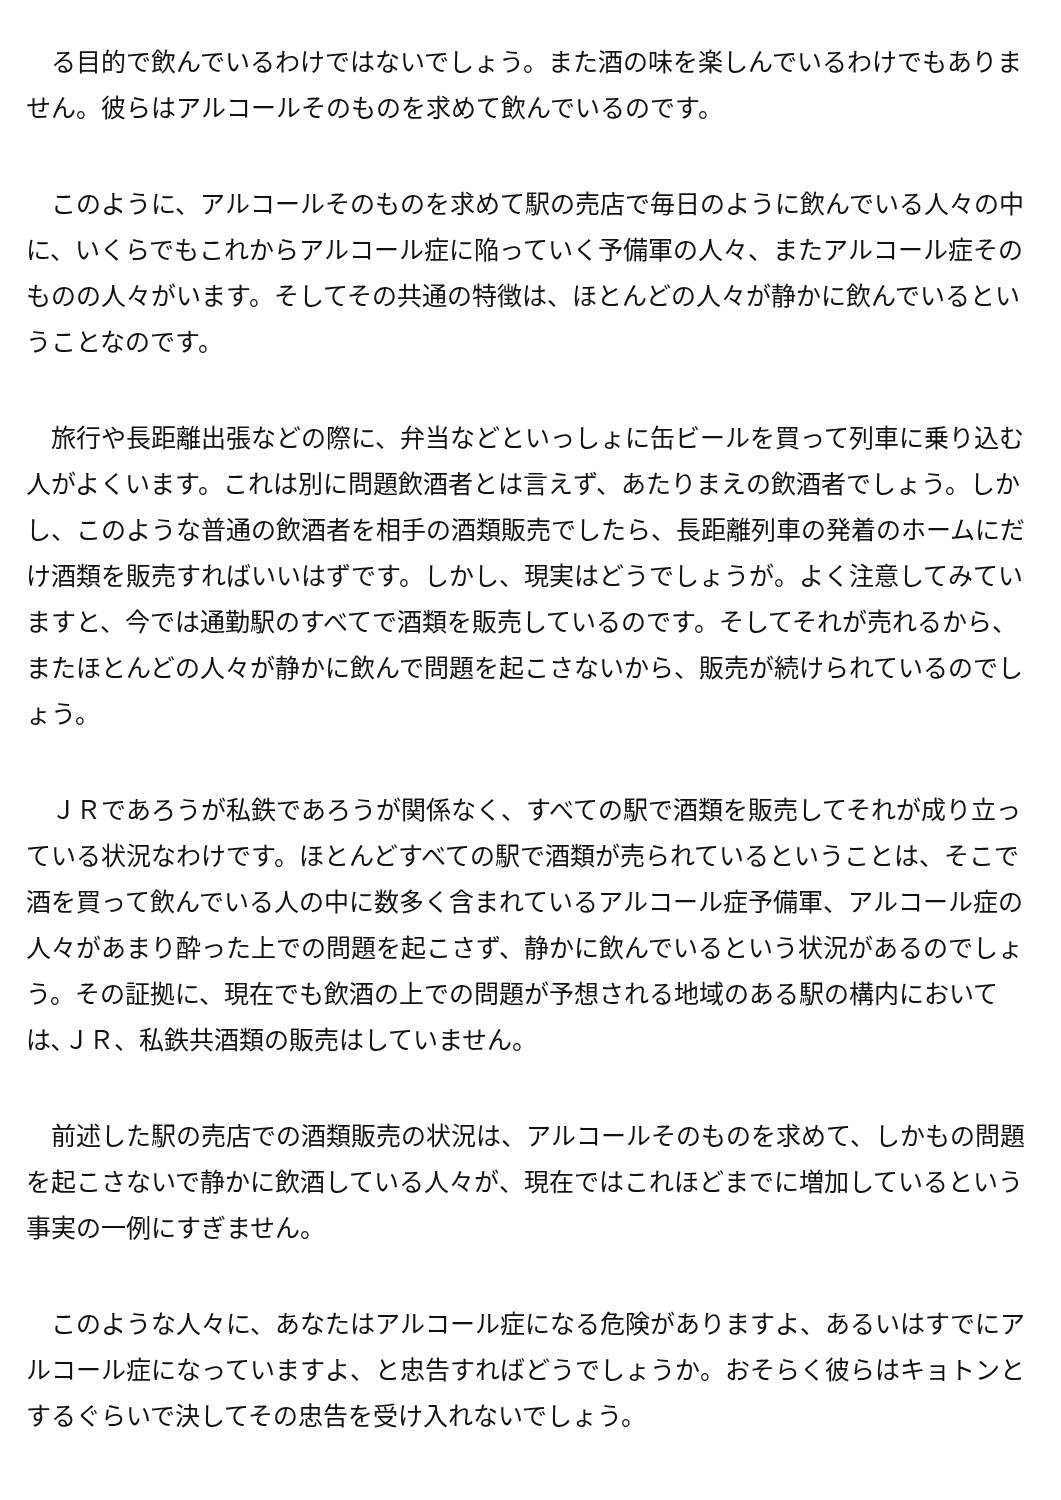る目的で飲んでいるわけではないでしょう。また酒の味を楽しんでいるわけでもありません。彼らはアルコールそのものを求めて飲んでいるのです。
　このように、アルコールそのものを求めて駅の売店で毎日のように飲んでいる人々の中に、いくらでもこれからアルコール症に陥っていく予備軍の人々、またアルコール症そのものの人々がいます。そしてその共通の特徴は、ほとんどの人々が静かに飲んでいるということなのです。
　旅行や長距離出張などの際に、弁当などといっしょに缶ビールを買って列車に乗り込む人がよくいます。これは別に問題飲酒者とは言えず、あたりまえの飲酒者でしょう。しかし、このような普通の飲酒者を相手の酒類販売でしたら、長距離列車の発着のホームにだけ酒類を販売すればいいはずです。しかし、現実はどうでしょうが。よく注意してみていますと、今では通勤駅のすべてで酒類を販売しているのです。そしてそれが売れるから、またほとんどの人々が静かに飲んで問題を起こさないから、販売が続けられているのでしょう。
　ＪＲであろうが私鉄であろうが関係なく、すべての駅で酒類を販売してそれが成り立っている状況なわけです。ほとんどすべての駅で酒類が売られているということは、そこで酒を買って飲んでいる人の中に数多く含まれているアルコール症予備軍、アルコール症の人々があまり酔った上での問題を起こさず、静かに飲んでいるという状況があるのでしょう。その証拠に、現在でも飲酒の上での問題が予想される地域のある駅の構内においては､ＪＲ、私鉄共酒類の販売はしていません。
　前述した駅の売店での酒類販売の状況は、アルコールそのものを求めて、しかもの問題を起こさないで静かに飲酒している人々が、現在ではこれほどまでに増加しているという事実の一例にすぎません。
　このような人々に、あなたはアルコール症になる危険がありますよ、あるいはすでにアルコール症になっていますよ、と忠告すればどうでしょうか。おそらく彼らはキョトンとするぐらいで決してその忠告を受け入れないでしょう。